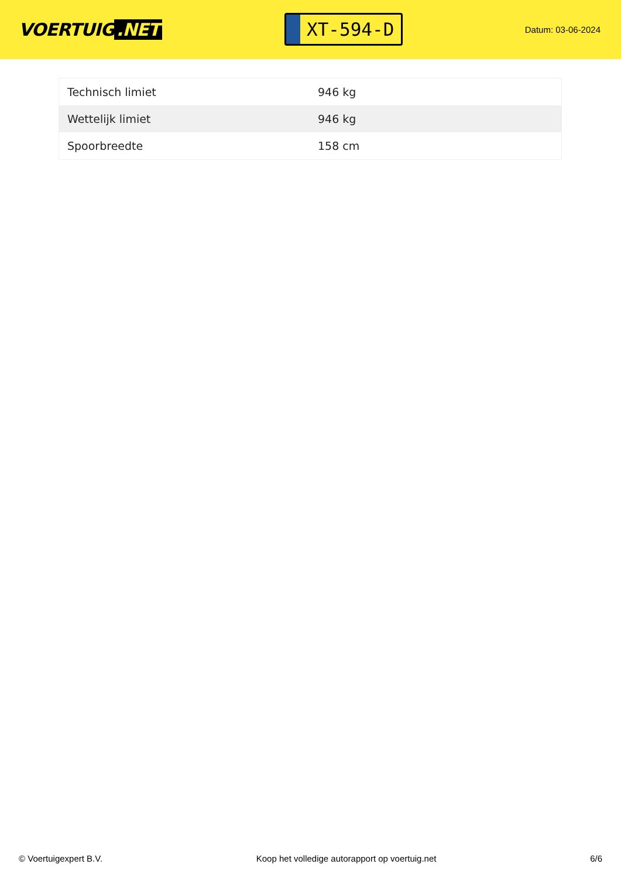VOERTUIG.NET
XT-594-D
Datum: 03-06-2024
| Technisch limiet | 946 kg |
| Wettelijk limiet | 946 kg |
| Spoorbreedte | 158 cm |
© Voertuigexpert B.V. Koop het volledige autorapport op voertuig.net 6/6